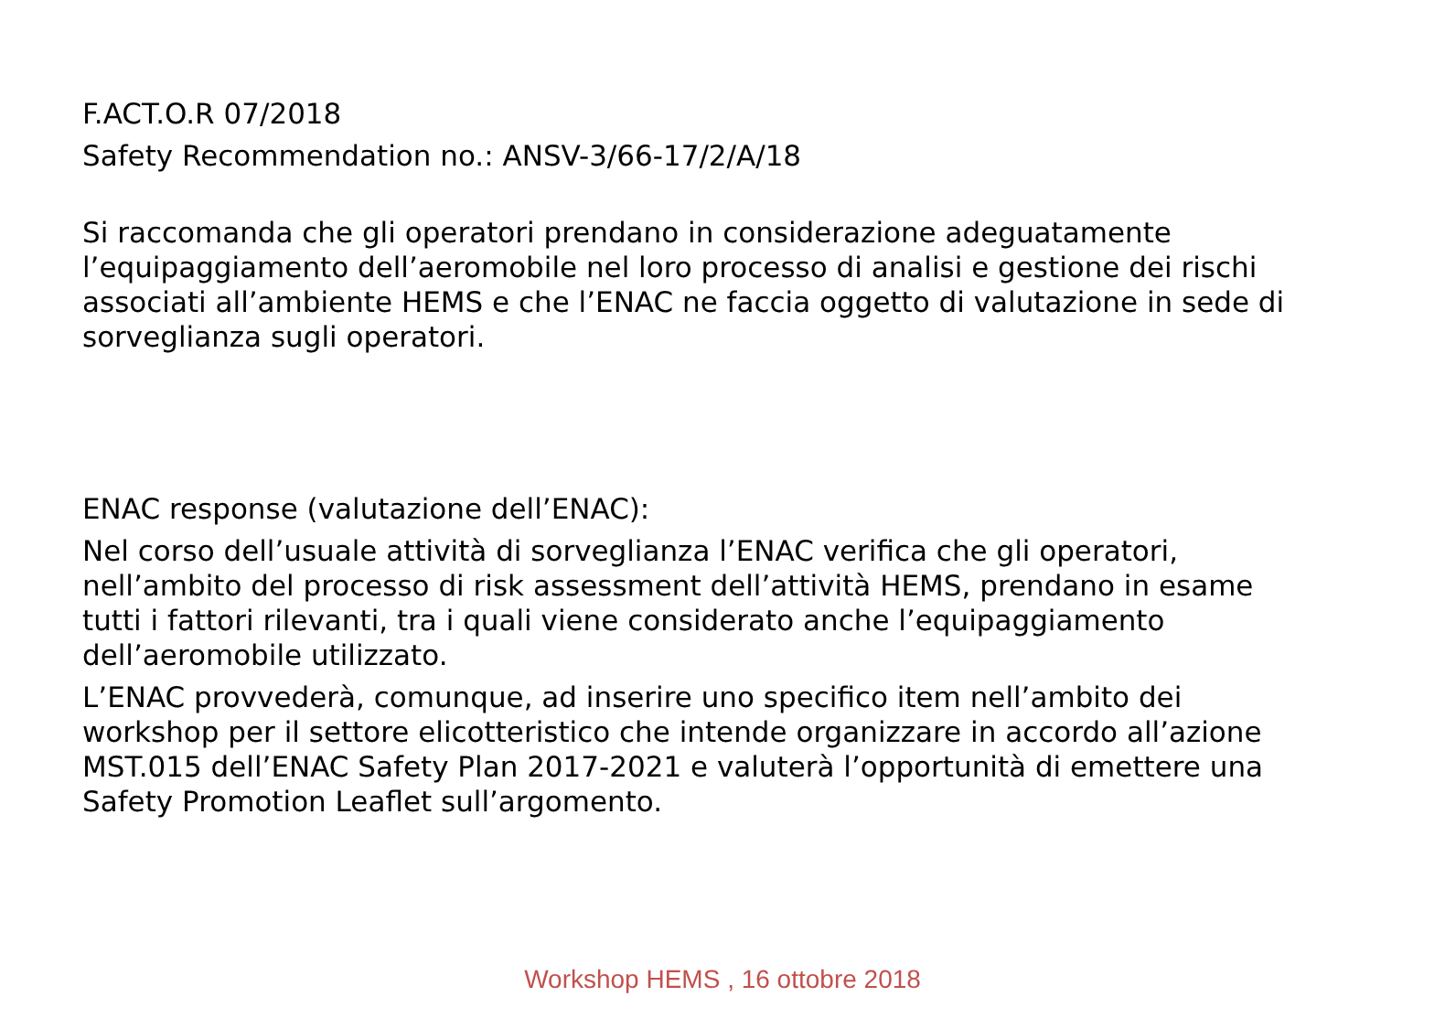F.ACT.O.R 07/2018
Safety Recommendation no.: ANSV-3/66-17/2/A/18
Si raccomanda che gli operatori prendano in considerazione adeguatamente l’equipaggiamento dell’aeromobile nel loro processo di analisi e gestione dei rischi associati all’ambiente HEMS e che l’ENAC ne faccia oggetto di valutazione in sede di sorveglianza sugli operatori.
ENAC response (valutazione dell’ENAC):
Nel corso dell’usuale attività di sorveglianza l’ENAC verifica che gli operatori, nell’ambito del processo di risk assessment dell’attività HEMS, prendano in esame tutti i fattori rilevanti, tra i quali viene considerato anche l’equipaggiamento dell’aeromobile utilizzato.
L’ENAC provvederà, comunque, ad inserire uno specifico item nell’ambito dei workshop per il settore elicotteristico che intende organizzare in accordo all’azione MST.015 dell’ENAC Safety Plan 2017-2021 e valuterà l’opportunità di emettere una Safety Promotion Leaflet sull’argomento.
Workshop HEMS , 16 ottobre 2018